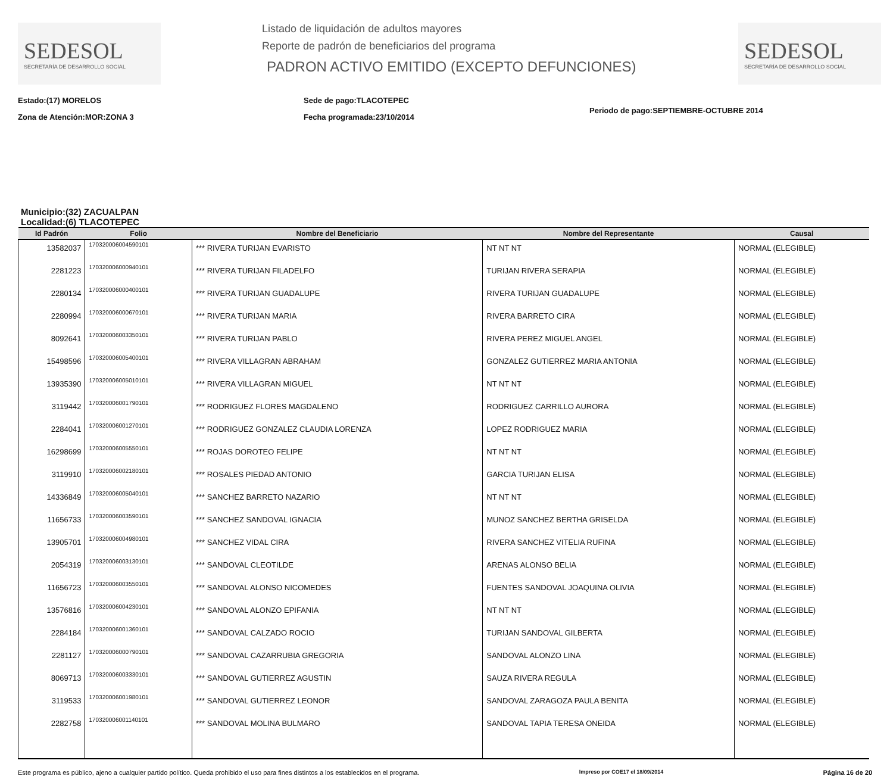SEDESOL
SECRETARÍA DE DESARROLLO SOCIAL
Listado de liquidación de adultos mayores
Reporte de padrón de beneficiarios del programa
PADRON ACTIVO EMITIDO (EXCEPTO DEFUNCIONES)
SEDESOL
SECRETARÍA DE DESARROLLO SOCIAL
Estado:(17) MORELOS
Zona de Atención:MOR:ZONA 3
Sede de pago:TLACOTEPEC
Fecha programada:23/10/2014
Periodo de pago:SEPTIEMBRE-OCTUBRE 2014
Municipio:(32) ZACUALPAN
Localidad:(6) TLACOTEPEC
| Id Padrón | Folio | Nombre del Beneficiario | Nombre del Representante | Causal |
| --- | --- | --- | --- | --- |
| 13582037 | 170320006004590101 | *** RIVERA TURIJAN EVARISTO | NT NT NT | NORMAL (ELEGIBLE) |
| 2281223 | 170320006000940101 | *** RIVERA TURIJAN FILADELFO | TURIJAN RIVERA SERAPIA | NORMAL (ELEGIBLE) |
| 2280134 | 170320006000400101 | *** RIVERA TURIJAN GUADALUPE | RIVERA TURIJAN GUADALUPE | NORMAL (ELEGIBLE) |
| 2280994 | 170320006000670101 | *** RIVERA TURIJAN MARIA | RIVERA BARRETO CIRA | NORMAL (ELEGIBLE) |
| 8092641 | 170320006003350101 | *** RIVERA TURIJAN PABLO | RIVERA PEREZ MIGUEL ANGEL | NORMAL (ELEGIBLE) |
| 15498596 | 170320006005400101 | *** RIVERA VILLAGRAN ABRAHAM | GONZALEZ GUTIERREZ MARIA ANTONIA | NORMAL (ELEGIBLE) |
| 13935390 | 170320006005010101 | *** RIVERA VILLAGRAN MIGUEL | NT NT NT | NORMAL (ELEGIBLE) |
| 3119442 | 170320006001790101 | *** RODRIGUEZ FLORES MAGDALENO | RODRIGUEZ CARRILLO AURORA | NORMAL (ELEGIBLE) |
| 2284041 | 170320006001270101 | *** RODRIGUEZ GONZALEZ CLAUDIA LORENZA | LOPEZ RODRIGUEZ MARIA | NORMAL (ELEGIBLE) |
| 16298699 | 170320006005550101 | *** ROJAS DOROTEO FELIPE | NT NT NT | NORMAL (ELEGIBLE) |
| 3119910 | 170320006002180101 | *** ROSALES PIEDAD ANTONIO | GARCIA TURIJAN ELISA | NORMAL (ELEGIBLE) |
| 14336849 | 170320006005040101 | *** SANCHEZ BARRETO NAZARIO | NT NT NT | NORMAL (ELEGIBLE) |
| 11656733 | 170320006003590101 | *** SANCHEZ SANDOVAL IGNACIA | MUNOZ SANCHEZ BERTHA GRISELDA | NORMAL (ELEGIBLE) |
| 13905701 | 170320006004980101 | *** SANCHEZ VIDAL CIRA | RIVERA SANCHEZ VITELIA RUFINA | NORMAL (ELEGIBLE) |
| 2054319 | 170320006003130101 | *** SANDOVAL CLEOTILDE | ARENAS ALONSO BELIA | NORMAL (ELEGIBLE) |
| 11656723 | 170320006003550101 | *** SANDOVAL ALONSO NICOMEDES | FUENTES SANDOVAL JOAQUINA OLIVIA | NORMAL (ELEGIBLE) |
| 13576816 | 170320006004230101 | *** SANDOVAL ALONZO EPIFANIA | NT NT NT | NORMAL (ELEGIBLE) |
| 2284184 | 170320006001360101 | *** SANDOVAL CALZADO ROCIO | TURIJAN SANDOVAL GILBERTA | NORMAL (ELEGIBLE) |
| 2281127 | 170320006000790101 | *** SANDOVAL CAZARRUBIA GREGORIA | SANDOVAL ALONZO LINA | NORMAL (ELEGIBLE) |
| 8069713 | 170320006003330101 | *** SANDOVAL GUTIERREZ AGUSTIN | SAUZA RIVERA REGULA | NORMAL (ELEGIBLE) |
| 3119533 | 170320006001980101 | *** SANDOVAL GUTIERREZ LEONOR | SANDOVAL ZARAGOZA PAULA BENITA | NORMAL (ELEGIBLE) |
| 2282758 | 170320006001140101 | *** SANDOVAL MOLINA BULMARO | SANDOVAL TAPIA TERESA ONEIDA | NORMAL (ELEGIBLE) |
Este programa es público, ajeno a cualquier partido político. Queda prohibido el uso para fines distintos a los establecidos en el programa. Impreso por COE17 el 18/09/2014 Página 16 de 20